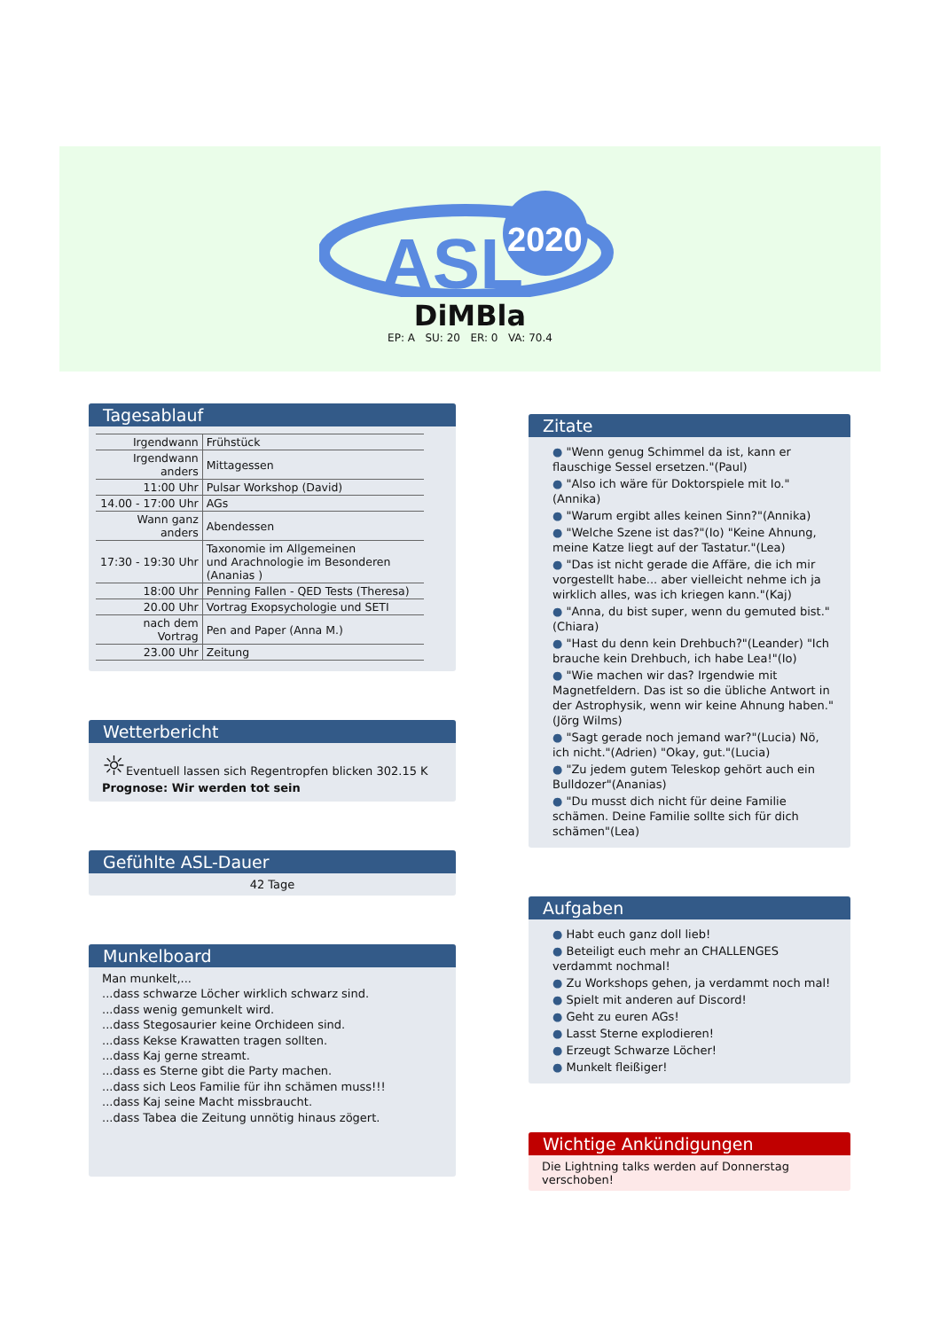ASL
2020
DiMBla
EP: A SU: 20 ER: 0 VA: 70.4
Tagesablauf
| Irgendwann | Frühstück |
| Irgendwann anders | Mittagessen |
| 11:00 Uhr | Pulsar Workshop (David) |
| 14.00 - 17:00 Uhr | AGs |
| Wann ganz anders | Abendessen |
| 17:30 - 19:30 Uhr | Taxonomie im Allgemeinen und Arachnologie im Besonderen (Ananias ) |
| 18:00 Uhr | Penning Fallen - QED Tests (Theresa) |
| 20.00 Uhr | Vortrag Exopsychologie und SETI |
| nach dem Vortrag | Pen and Paper (Anna M.) |
| 23.00 Uhr | Zeitung |
Wetterbericht
☼Eventuell lassen sich Regentropfen blicken 302.15 K
Prognose: Wir werden tot sein
Gefühlte ASL-Dauer
42 Tage
Munkelboard
Man munkelt,...
...dass schwarze Löcher wirklich schwarz sind.
...dass wenig gemunkelt wird.
...dass Stegosaurier keine Orchideen sind.
...dass Kekse Krawatten tragen sollten.
...dass Kaj gerne streamt.
...dass es Sterne gibt die Party machen.
...dass sich Leos Familie für ihn schämen muss!!!
...dass Kaj seine Macht missbraucht.
...dass Tabea die Zeitung unnötig hinaus zögert.
Zitate
● "Wenn genug Schimmel da ist, kann er flauschige Sessel ersetzen."(Paul)
● "Also ich wäre für Doktorspiele mit Io."(Annika)
● "Warum ergibt alles keinen Sinn?"(Annika)
● "Welche Szene ist das?"(Io) "Keine Ahnung, meine Katze liegt auf der Tastatur."(Lea)
● "Das ist nicht gerade die Affäre, die ich mir vorgestellt habe... aber vielleicht nehme ich ja wirklich alles, was ich kriegen kann."(Kaj)
● "Anna, du bist super, wenn du gemuted bist."(Chiara)
● "Hast du denn kein Drehbuch?"(Leander) "Ich brauche kein Drehbuch, ich habe Lea!"(Io)
● "Wie machen wir das? Irgendwie mit Magnetfeldern. Das ist so die übliche Antwort in der Astrophysik, wenn wir keine Ahnung haben."(Jörg Wilms)
● "Sagt gerade noch jemand war?"(Lucia) Nö, ich nicht."(Adrien) "Okay, gut."(Lucia)
● "Zu jedem gutem Teleskop gehört auch ein Bulldozer"(Ananias)
● "Du musst dich nicht für deine Familie schämen. Deine Familie sollte sich für dich schämen"(Lea)
Aufgaben
● Habt euch ganz doll lieb!
● Beteiligt euch mehr an CHALLENGES verdammt nochmal!
● Zu Workshops gehen, ja verdammt noch mal!
● Spielt mit anderen auf Discord!
● Geht zu euren AGs!
● Lasst Sterne explodieren!
● Erzeugt Schwarze Löcher!
● Munkelt fleißiger!
Wichtige Ankündigungen
Die Lightning talks werden auf Donnerstag verschoben!